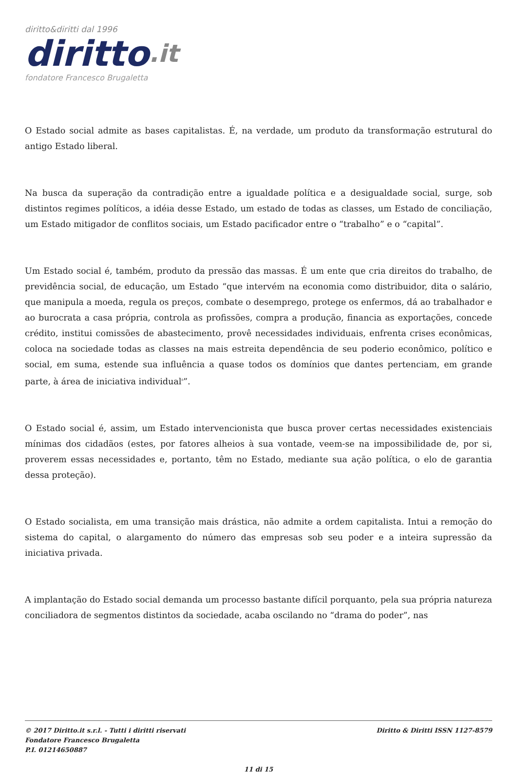diritto&diritti dal 1996
diritto.it
fondatore Francesco Brugaletta
O Estado social admite as bases capitalistas. É, na verdade, um produto da transformação estrutural do antigo Estado liberal.
Na busca da superação da contradição entre a igualdade política e a desigualdade social, surge, sob distintos regimes políticos, a idéia desse Estado, um estado de todas as classes, um Estado de conciliação, um Estado mitigador de conflitos sociais, um Estado pacificador entre o “trabalho” e o “capital”.
Um Estado social é, também, produto da pressão das massas. É um ente que cria direitos do trabalho, de previdência social, de educação, um Estado “que intervém na economia como distribuidor, dita o salário, que manipula a moeda, regula os preços, combate o desemprego, protege os enfermos, dá ao trabalhador e ao burocrata a casa própria, controla as profissões, compra a produção, financia as exportações, concede crédito, institui comissões de abastecimento, provê necessidades individuais, enfrenta crises econômicas, coloca na sociedade todas as classes na mais estreita dependência de seu poderio econômico, político e social, em suma, estende sua influência a quase todos os domínios que dantes pertenciam, em grande parte, à área de iniciativa individual<sup>8</sup>”.
O Estado social é, assim, um Estado intervencionista que busca prover certas necessidades existenciais mínimas dos cidadãos (estes, por fatores alheios à sua vontade, veem-se na impossibilidade de, por si, proverem essas necessidades e, portanto, têm no Estado, mediante sua ação política, o elo de garantia dessa proteção).
O Estado socialista, em uma transição mais drástica, não admite a ordem capitalista. Intui a remoção do sistema do capital, o alargamento do número das empresas sob seu poder e a inteira supressão da iniciativa privada.
A implantação do Estado social demanda um processo bastante difícil porquanto, pela sua própria natureza conciliadora de segmentos distintos da sociedade, acaba oscilando no “drama do poder”, nas
© 2017 Diritto.it s.r.l. - Tutti i diritti riservati
Fondatore Francesco Brugaletta
P.I. 01214650887
Diritto & Diritti ISSN 1127-8579
11 di 15